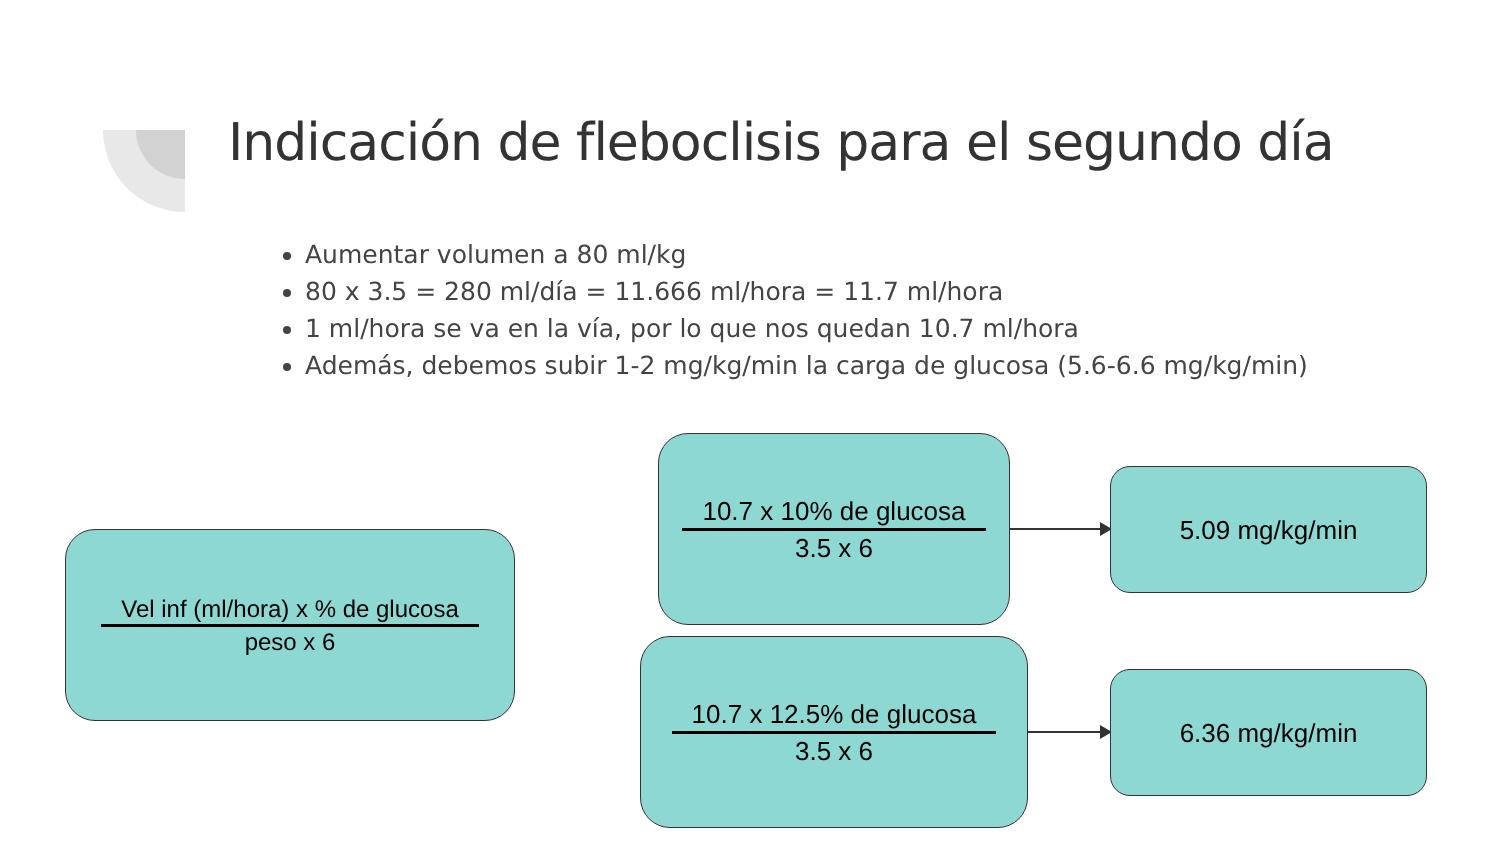Indicación de fleboclisis para el segundo día
Aumentar volumen a 80 ml/kg
80 x 3.5 = 280 ml/día = 11.666 ml/hora = 11.7 ml/hora
1 ml/hora se va en la vía, por lo que nos quedan 10.7 ml/hora
Además, debemos subir 1-2 mg/kg/min la carga de glucosa (5.6-6.6 mg/kg/min)
Vel inf (ml/hora) x % de glucosa
peso x 6
10.7 x 10% de glucosa
3.5 x 6
10.7 x 12.5% de glucosa
3.5 x 6
5.09 mg/kg/min
6.36 mg/kg/min